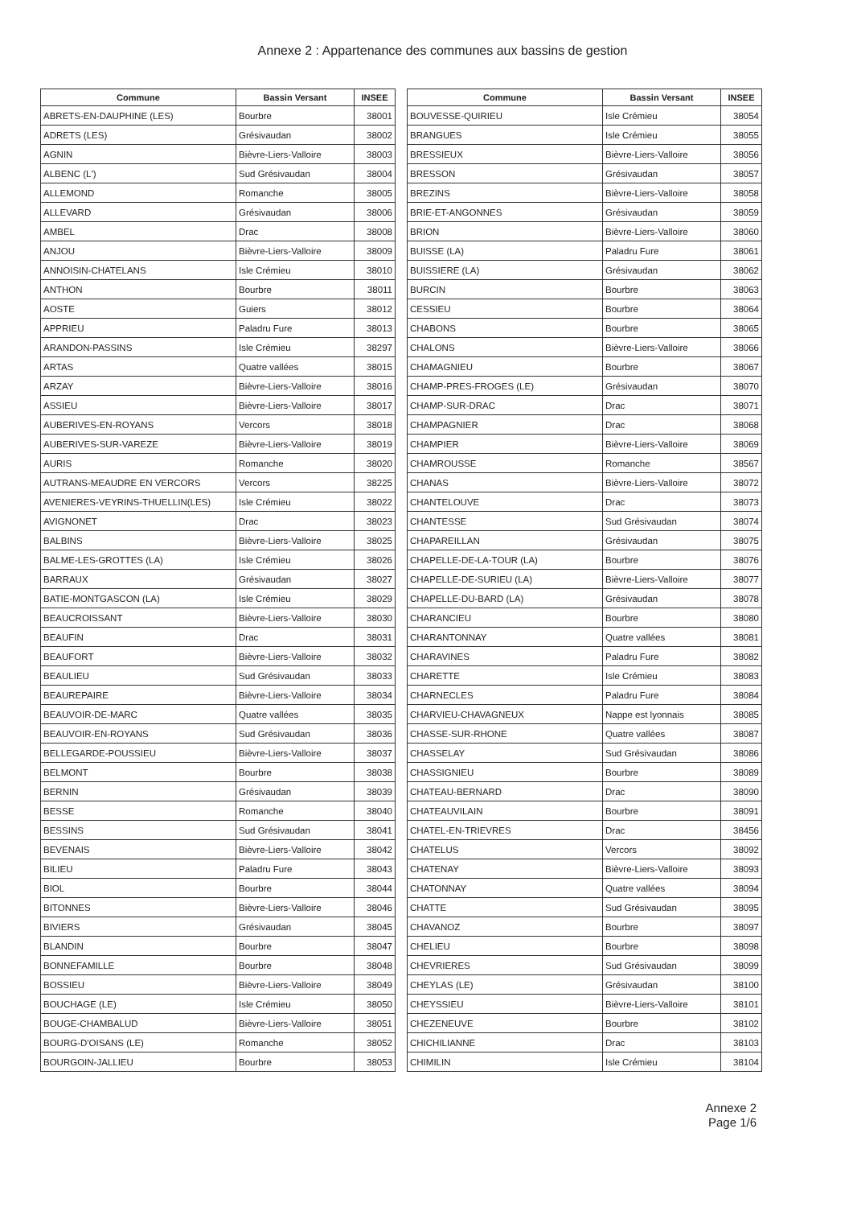Annexe 2 : Appartenance des communes aux bassins de gestion
| Commune | Bassin Versant | INSEE |
| --- | --- | --- |
| ABRETS-EN-DAUPHINE (LES) | Bourbre | 38001 |
| ADRETS (LES) | Grésivaudan | 38002 |
| AGNIN | Bièvre-Liers-Valloire | 38003 |
| ALBENC (L') | Sud Grésivaudan | 38004 |
| ALLEMOND | Romanche | 38005 |
| ALLEVARD | Grésivaudan | 38006 |
| AMBEL | Drac | 38008 |
| ANJOU | Bièvre-Liers-Valloire | 38009 |
| ANNOISIN-CHATELANS | Isle Crémieu | 38010 |
| ANTHON | Bourbre | 38011 |
| AOSTE | Guiers | 38012 |
| APPRIEU | Paladru Fure | 38013 |
| ARANDON-PASSINS | Isle Crémieu | 38297 |
| ARTAS | Quatre vallées | 38015 |
| ARZAY | Bièvre-Liers-Valloire | 38016 |
| ASSIEU | Bièvre-Liers-Valloire | 38017 |
| AUBERIVES-EN-ROYANS | Vercors | 38018 |
| AUBERIVES-SUR-VAREZE | Bièvre-Liers-Valloire | 38019 |
| AURIS | Romanche | 38020 |
| AUTRANS-MEAUDRE EN VERCORS | Vercors | 38225 |
| AVENIERES-VEYRINS-THUELLIN(LES) | Isle Crémieu | 38022 |
| AVIGNONET | Drac | 38023 |
| BALBINS | Bièvre-Liers-Valloire | 38025 |
| BALME-LES-GROTTES (LA) | Isle Crémieu | 38026 |
| BARRAUX | Grésivaudan | 38027 |
| BATIE-MONTGASCON (LA) | Isle Crémieu | 38029 |
| BEAUCROISSANT | Bièvre-Liers-Valloire | 38030 |
| BEAUFIN | Drac | 38031 |
| BEAUFORT | Bièvre-Liers-Valloire | 38032 |
| BEAULIEU | Sud Grésivaudan | 38033 |
| BEAUREPAIRE | Bièvre-Liers-Valloire | 38034 |
| BEAUVOIR-DE-MARC | Quatre vallées | 38035 |
| BEAUVOIR-EN-ROYANS | Sud Grésivaudan | 38036 |
| BELLEGARDE-POUSSIEU | Bièvre-Liers-Valloire | 38037 |
| BELMONT | Bourbre | 38038 |
| BERNIN | Grésivaudan | 38039 |
| BESSE | Romanche | 38040 |
| BESSINS | Sud Grésivaudan | 38041 |
| BEVENAIS | Bièvre-Liers-Valloire | 38042 |
| BILIEU | Paladru Fure | 38043 |
| BIOL | Bourbre | 38044 |
| BITONNES | Bièvre-Liers-Valloire | 38046 |
| BIVIERS | Grésivaudan | 38045 |
| BLANDIN | Bourbre | 38047 |
| BONNEFAMILLE | Bourbre | 38048 |
| BOSSIEU | Bièvre-Liers-Valloire | 38049 |
| BOUCHAGE (LE) | Isle Crémieu | 38050 |
| BOUGE-CHAMBALUD | Bièvre-Liers-Valloire | 38051 |
| BOURG-D'OISANS (LE) | Romanche | 38052 |
| BOURGOIN-JALLIEU | Bourbre | 38053 |
| Commune | Bassin Versant | INSEE |
| --- | --- | --- |
| BOUVESSE-QUIRIEU | Isle Crémieu | 38054 |
| BRANGUES | Isle Crémieu | 38055 |
| BRESSIEUX | Bièvre-Liers-Valloire | 38056 |
| BRESSON | Grésivaudan | 38057 |
| BREZINS | Bièvre-Liers-Valloire | 38058 |
| BRIE-ET-ANGONNES | Grésivaudan | 38059 |
| BRION | Bièvre-Liers-Valloire | 38060 |
| BUISSE (LA) | Paladru Fure | 38061 |
| BUISSIERE (LA) | Grésivaudan | 38062 |
| BURCIN | Bourbre | 38063 |
| CESSIEU | Bourbre | 38064 |
| CHABONS | Bourbre | 38065 |
| CHALONS | Bièvre-Liers-Valloire | 38066 |
| CHAMAGNIEU | Bourbre | 38067 |
| CHAMP-PRES-FROGES (LE) | Grésivaudan | 38070 |
| CHAMP-SUR-DRAC | Drac | 38071 |
| CHAMPAGNIER | Drac | 38068 |
| CHAMPIER | Bièvre-Liers-Valloire | 38069 |
| CHAMROUSSE | Romanche | 38567 |
| CHANAS | Bièvre-Liers-Valloire | 38072 |
| CHANTELOUVE | Drac | 38073 |
| CHANTESSE | Sud Grésivaudan | 38074 |
| CHAPAREILLAN | Grésivaudan | 38075 |
| CHAPELLE-DE-LA-TOUR (LA) | Bourbre | 38076 |
| CHAPELLE-DE-SURIEU (LA) | Bièvre-Liers-Valloire | 38077 |
| CHAPELLE-DU-BARD (LA) | Grésivaudan | 38078 |
| CHARANCIEU | Bourbre | 38080 |
| CHARANTONNAY | Quatre vallées | 38081 |
| CHARAVINES | Paladru Fure | 38082 |
| CHARETTE | Isle Crémieu | 38083 |
| CHARNECLES | Paladru Fure | 38084 |
| CHARVIEU-CHAVAGNEUX | Nappe est lyonnais | 38085 |
| CHASSE-SUR-RHONE | Quatre vallées | 38087 |
| CHASSELAY | Sud Grésivaudan | 38086 |
| CHASSIGNIEU | Bourbre | 38089 |
| CHATEAU-BERNARD | Drac | 38090 |
| CHATEAUVILAIN | Bourbre | 38091 |
| CHATEL-EN-TRIEVRES | Drac | 38456 |
| CHATELUS | Vercors | 38092 |
| CHATENAY | Bièvre-Liers-Valloire | 38093 |
| CHATONNAY | Quatre vallées | 38094 |
| CHATTE | Sud Grésivaudan | 38095 |
| CHAVANOZ | Bourbre | 38097 |
| CHELIEU | Bourbre | 38098 |
| CHEVRIERES | Sud Grésivaudan | 38099 |
| CHEYLAS (LE) | Grésivaudan | 38100 |
| CHEYSSIEU | Bièvre-Liers-Valloire | 38101 |
| CHEZENEUVE | Bourbre | 38102 |
| CHICHILIANNE | Drac | 38103 |
| CHIMILIN | Isle Crémieu | 38104 |
Annexe 2
Page 1/6